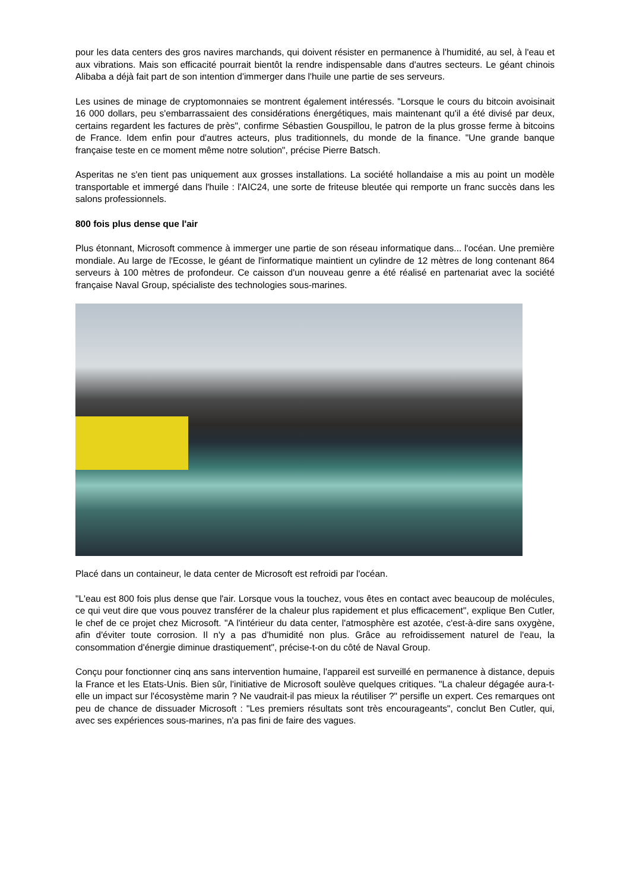pour les data centers des gros navires marchands, qui doivent résister en permanence à l'humidité, au sel, à l'eau et aux vibrations. Mais son efficacité pourrait bientôt la rendre indispensable dans d'autres secteurs. Le géant chinois Alibaba a déjà fait part de son intention d'immerger dans l'huile une partie de ses serveurs.
Les usines de minage de cryptomonnaies se montrent également intéressés. "Lorsque le cours du bitcoin avoisinait 16 000 dollars, peu s'embarrassaient des considérations énergétiques, mais maintenant qu'il a été divisé par deux, certains regardent les factures de près", confirme Sébastien Gouspillou, le patron de la plus grosse ferme à bitcoins de France. Idem enfin pour d'autres acteurs, plus traditionnels, du monde de la finance. "Une grande banque française teste en ce moment même notre solution", précise Pierre Batsch.
Asperitas ne s'en tient pas uniquement aux grosses installations. La société hollandaise a mis au point un modèle transportable et immergé dans l'huile : l'AIC24, une sorte de friteuse bleutée qui remporte un franc succès dans les salons professionnels.
800 fois plus dense que l'air
Plus étonnant, Microsoft commence à immerger une partie de son réseau informatique dans... l'océan. Une première mondiale. Au large de l'Ecosse, le géant de l'informatique maintient un cylindre de 12 mètres de long contenant 864 serveurs à 100 mètres de profondeur. Ce caisson d'un nouveau genre a été réalisé en partenariat avec la société française Naval Group, spécialiste des technologies sous-marines.
Placé dans un containeur, le data center de Microsoft est refroidi par l'océan.
"L'eau est 800 fois plus dense que l'air. Lorsque vous la touchez, vous êtes en contact avec beaucoup de molécules, ce qui veut dire que vous pouvez transférer de la chaleur plus rapidement et plus efficacement", explique Ben Cutler, le chef de ce projet chez Microsoft. "A l'intérieur du data center, l'atmosphère est azotée, c'est-à-dire sans oxygène, afin d'éviter toute corrosion. Il n'y a pas d'humidité non plus. Grâce au refroidissement naturel de l'eau, la consommation d'énergie diminue drastiquement", précise-t-on du côté de Naval Group.
Conçu pour fonctionner cinq ans sans intervention humaine, l'appareil est surveillé en permanence à distance, depuis la France et les Etats-Unis. Bien sûr, l'initiative de Microsoft soulève quelques critiques. "La chaleur dégagée aura-t-elle un impact sur l'écosystème marin ? Ne vaudrait-il pas mieux la réutiliser ?" persifle un expert. Ces remarques ont peu de chance de dissuader Microsoft : "Les premiers résultats sont très encourageants", conclut Ben Cutler, qui, avec ses expériences sous-marines, n'a pas fini de faire des vagues.